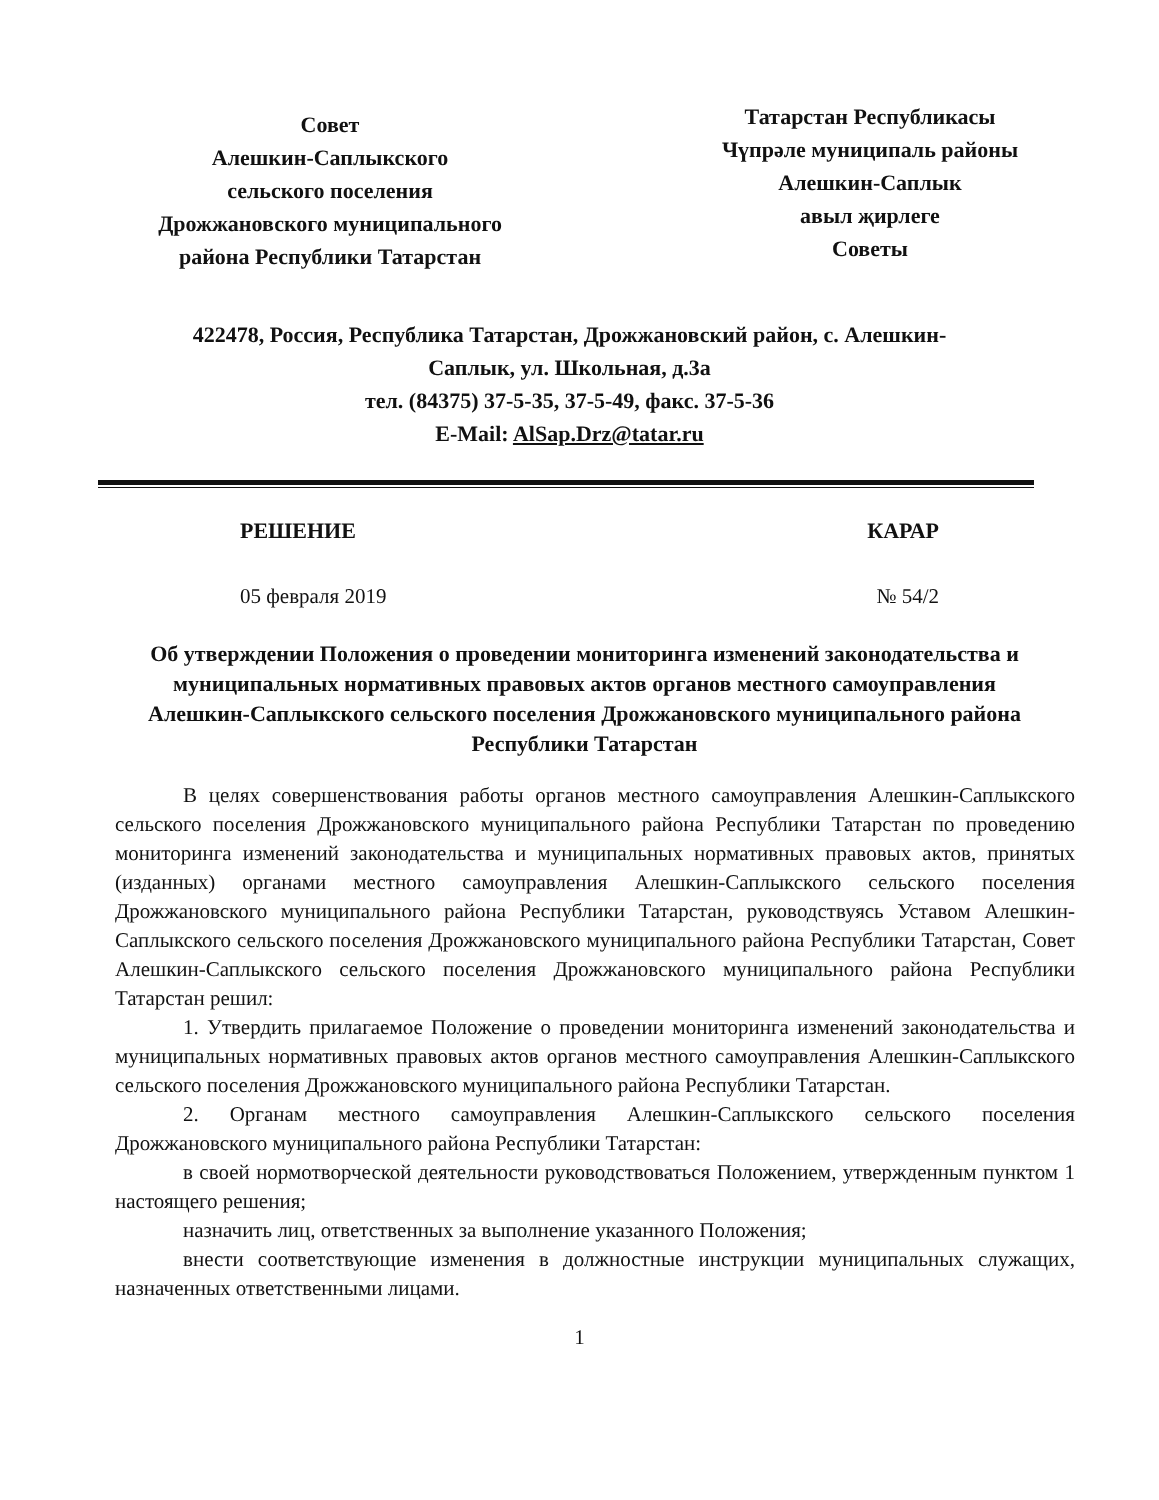Совет
Алешкин-Саплыкского
сельского поселения
Дрожжановского муниципального
района Республики Татарстан
Татарстан Республикасы
Чүпрәле муниципаль районы
Алешкин-Саплык
авыл җирлеге
Советы
422478, Россия, Республика Татарстан, Дрожжановский район, с. Алешкин-Саплык, ул. Школьная, д.3а
тел. (84375) 37-5-35, 37-5-49, факс. 37-5-36
E-Mail: AlSap.Drz@tatar.ru
РЕШЕНИЕ КАРАР
05 февраля 2019 № 54/2
Об утверждении Положения о проведении мониторинга изменений законодательства и муниципальных нормативных правовых актов органов местного самоуправления Алешкин-Саплыкского сельского поселения Дрожжановского муниципального района Республики Татарстан
В целях совершенствования работы органов местного самоуправления Алешкин-Саплыкского сельского поселения Дрожжановского муниципального района Республики Татарстан по проведению мониторинга изменений законодательства и муниципальных нормативных правовых актов, принятых (изданных) органами местного самоуправления Алешкин-Саплыкского сельского поселения Дрожжановского муниципального района Республики Татарстан, руководствуясь Уставом Алешкин-Саплыкского сельского поселения Дрожжановского муниципального района Республики Татарстан, Совет Алешкин-Саплыкского сельского поселения Дрожжановского муниципального района Республики Татарстан решил:
1. Утвердить прилагаемое Положение о проведении мониторинга изменений законодательства и муниципальных нормативных правовых актов органов местного самоуправления Алешкин-Саплыкского сельского поселения Дрожжановского муниципального района Республики Татарстан.
2. Органам местного самоуправления Алешкин-Саплыкского сельского поселения Дрожжановского муниципального района Республики Татарстан:
в своей нормотворческой деятельности руководствоваться Положением, утвержденным пунктом 1 настоящего решения;
назначить лиц, ответственных за выполнение указанного Положения;
внести соответствующие изменения в должностные инструкции муниципальных служащих, назначенных ответственными лицами.
1